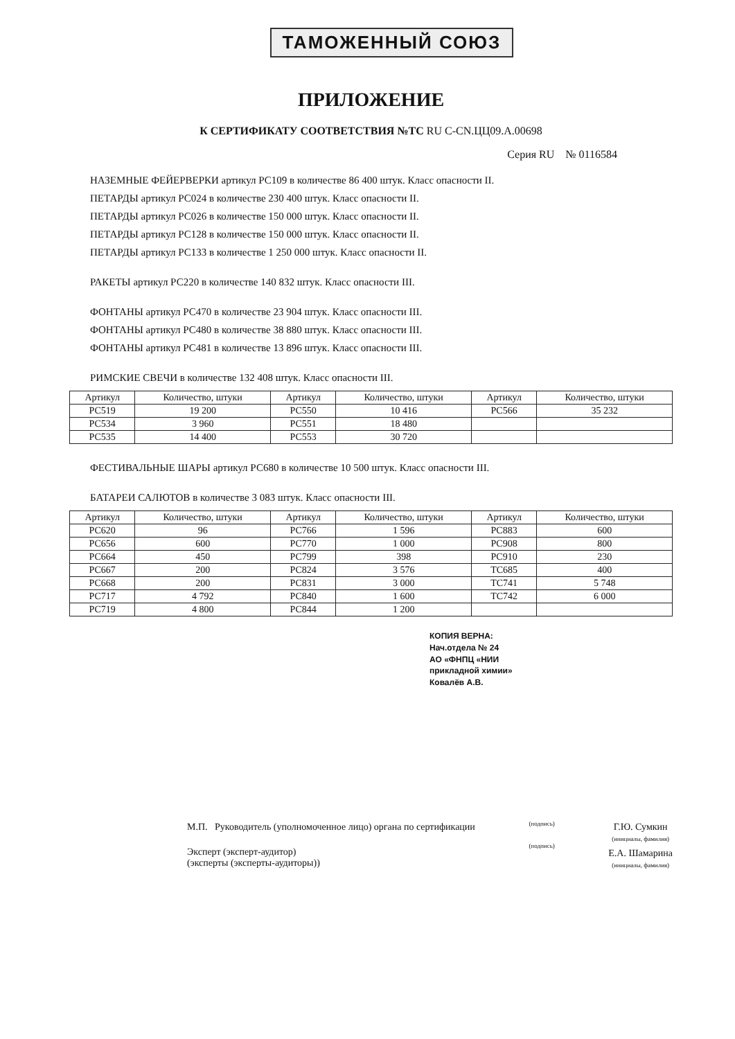ТАМОЖЕННЫЙ СОЮЗ
ПРИЛОЖЕНИЕ
К СЕРТИФИКАТУ СООТВЕТСТВИЯ №ТС RU C-CN.ЦЦ09.А.00698
Серия RU № 0116584
НАЗЕМНЫЕ ФЕЙЕРВЕРКИ артикул РС109 в количестве 86 400 штук. Класс опасности II.
ПЕТАРДЫ артикул РС024 в количестве 230 400 штук. Класс опасности II.
ПЕТАРДЫ артикул РС026 в количестве 150 000 штук. Класс опасности II.
ПЕТАРДЫ артикул РС128 в количестве 150 000 штук. Класс опасности II.
ПЕТАРДЫ артикул РС133 в количестве 1 250 000 штук. Класс опасности II.
РАКЕТЫ артикул РС220 в количестве 140 832 штук. Класс опасности III.
ФОНТАНЫ артикул РС470 в количестве 23 904 штук. Класс опасности III.
ФОНТАНЫ артикул РС480 в количестве 38 880 штук. Класс опасности III.
ФОНТАНЫ артикул РС481 в количестве 13 896 штук. Класс опасности III.
РИМСКИЕ СВЕЧИ в количестве 132 408 штук. Класс опасности III.
| Артикул | Количество, штуки | Артикул | Количество, штуки | Артикул | Количество, штуки |
| --- | --- | --- | --- | --- | --- |
| PC519 | 19 200 | PC550 | 10 416 | PC566 | 35 232 |
| PC534 | 3 960 | PC551 | 18 480 | | |
| PC535 | 14 400 | PC553 | 30 720 | | |
ФЕСТИВАЛЬНЫЕ ШАРЫ артикул РС680 в количестве 10 500 штук. Класс опасности III.
БАТАРЕИ САЛЮТОВ в количестве 3 083 штук. Класс опасности III.
| Артикул | Количество, штуки | Артикул | Количество, штуки | Артикул | Количество, штуки |
| --- | --- | --- | --- | --- | --- |
| PC620 | 96 | PC766 | 1 596 | PC883 | 600 |
| PC656 | 600 | PC770 | 1 000 | PC908 | 800 |
| PC664 | 450 | PC799 | 398 | PC910 | 230 |
| PC667 | 200 | PC824 | 3 576 | TC685 | 400 |
| PC668 | 200 | PC831 | 3 000 | TC741 | 5 748 |
| PC717 | 4 792 | PC840 | 1 600 | TC742 | 6 000 |
| PC719 | 4 800 | PC844 | 1 200 | | |
КОПИЯ ВЕРНА:
Нач.отдела № 24
АО «ФНПЦ «НИИ
прикладной химии»
Ковалёв А.В.
М.П. Руководитель (уполномоченное лицо) органа по сертификации
Эксперт (эксперт-аудитор)
(эксперты (эксперты-аудиторы))
(подпись)
(подпись)
Г.Ю. Сумкин
(инициалы, фамилия)
Е.А. Шамарина
(инициалы, фамилия)